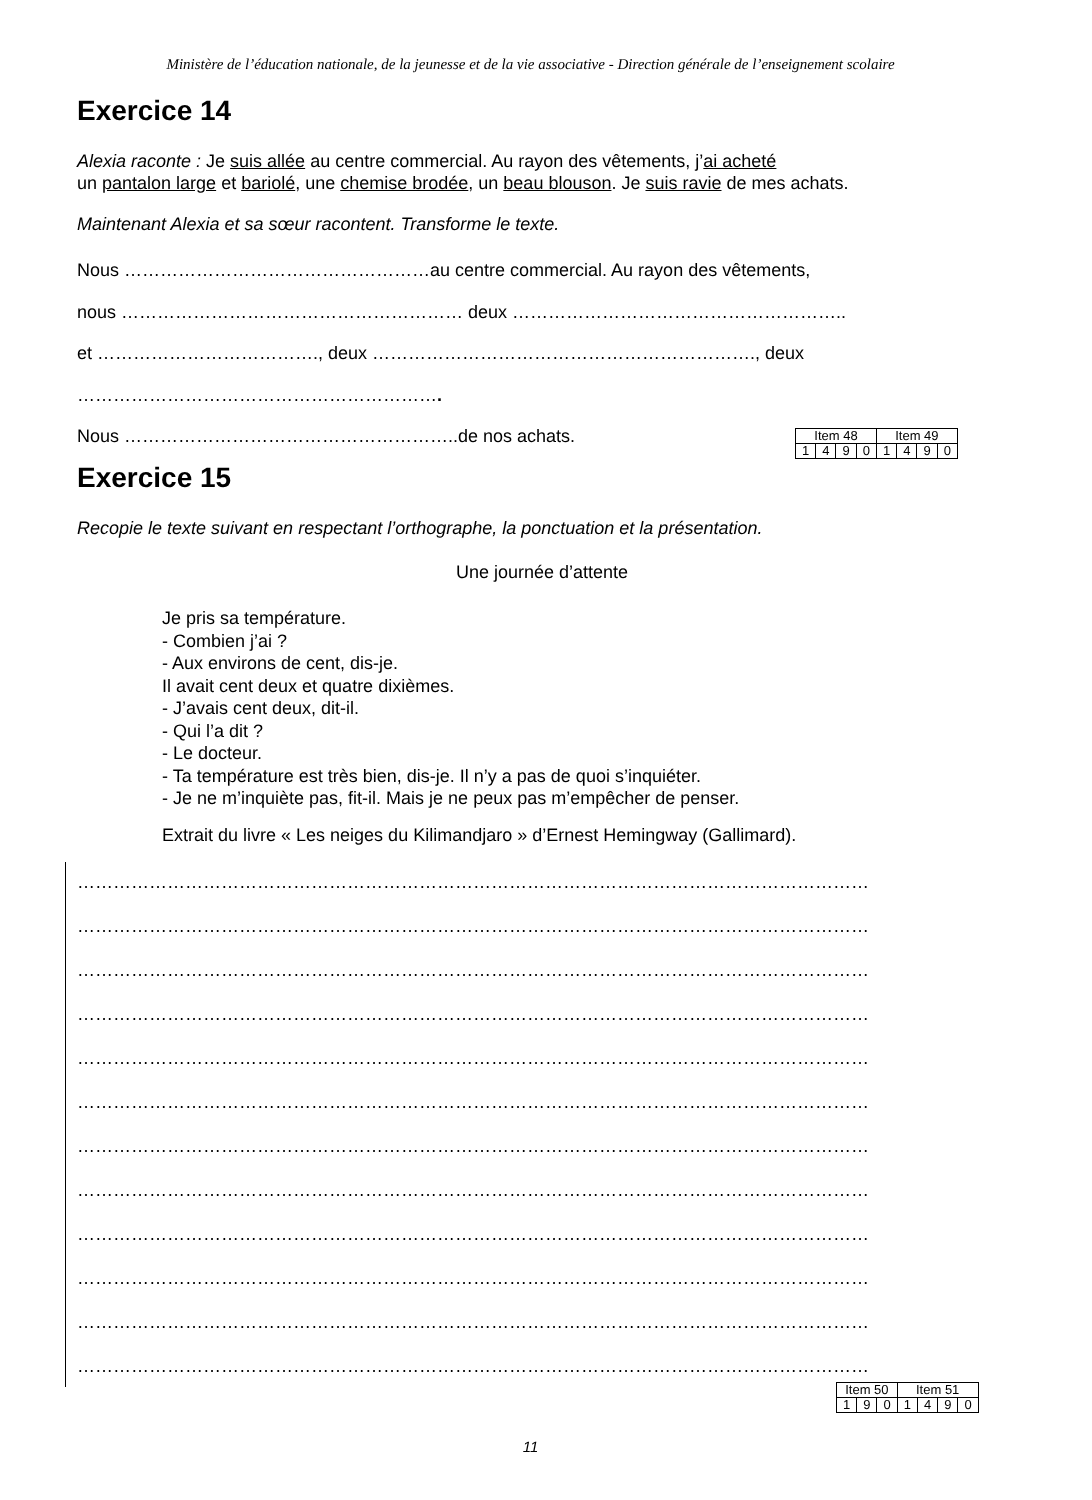Ministère de l’éducation nationale, de la jeunesse et de la vie associative - Direction générale de l’enseignement scolaire
Exercice 14
Alexia raconte : Je suis allée au centre commercial. Au rayon des vêtements, j’ai acheté
un pantalon large et bariolé, une chemise brodée, un beau blouson. Je suis ravie de mes achats.
Maintenant Alexia et sa sœur racontent. Transforme le texte.
Nous ……………………………………………au centre commercial. Au rayon des vêtements,
nous ………………………………………………… deux ………………………………………………..
et ………………………………., deux ………………………………………………………., deux
…………………………………………………….
Nous ………………………………………………..de nos achats.
| Item 48 | | | | Item 49 | | | |
| 1 | 4 | 9 | 0 | 1 | 4 | 9 | 0 |
Exercice 15
Recopie le texte suivant en respectant l’orthographe, la ponctuation et la présentation.
Une journée d’attente
Je pris sa température.
- Combien j’ai ?
- Aux environs de cent, dis-je.
Il avait cent deux et quatre dixièmes.
- J’avais cent deux, dit-il.
- Qui l’a dit ?
- Le docteur.
- Ta température est très bien, dis-je. Il n’y a pas de quoi s’inquiéter.
- Je ne m’inquiète pas, fit-il. Mais je ne peux pas m’empêcher de penser.
Extrait du livre « Les neiges du Kilimandjaro » d’Ernest Hemingway (Gallimard).
……………………………………………………………………………………………………………………
……………………………………………………………………………………………………………………
……………………………………………………………………………………………………………………
……………………………………………………………………………………………………………………
……………………………………………………………………………………………………………………
……………………………………………………………………………………………………………………
……………………………………………………………………………………………………………………
……………………………………………………………………………………………………………………
……………………………………………………………………………………………………………………
……………………………………………………………………………………………………………………
……………………………………………………………………………………………………………………
……………………………………………………………………………………………………………………
| Item 50 | | | Item 51 | | | |
| 1 | 9 | 0 | 1 | 4 | 9 | 0 |
11